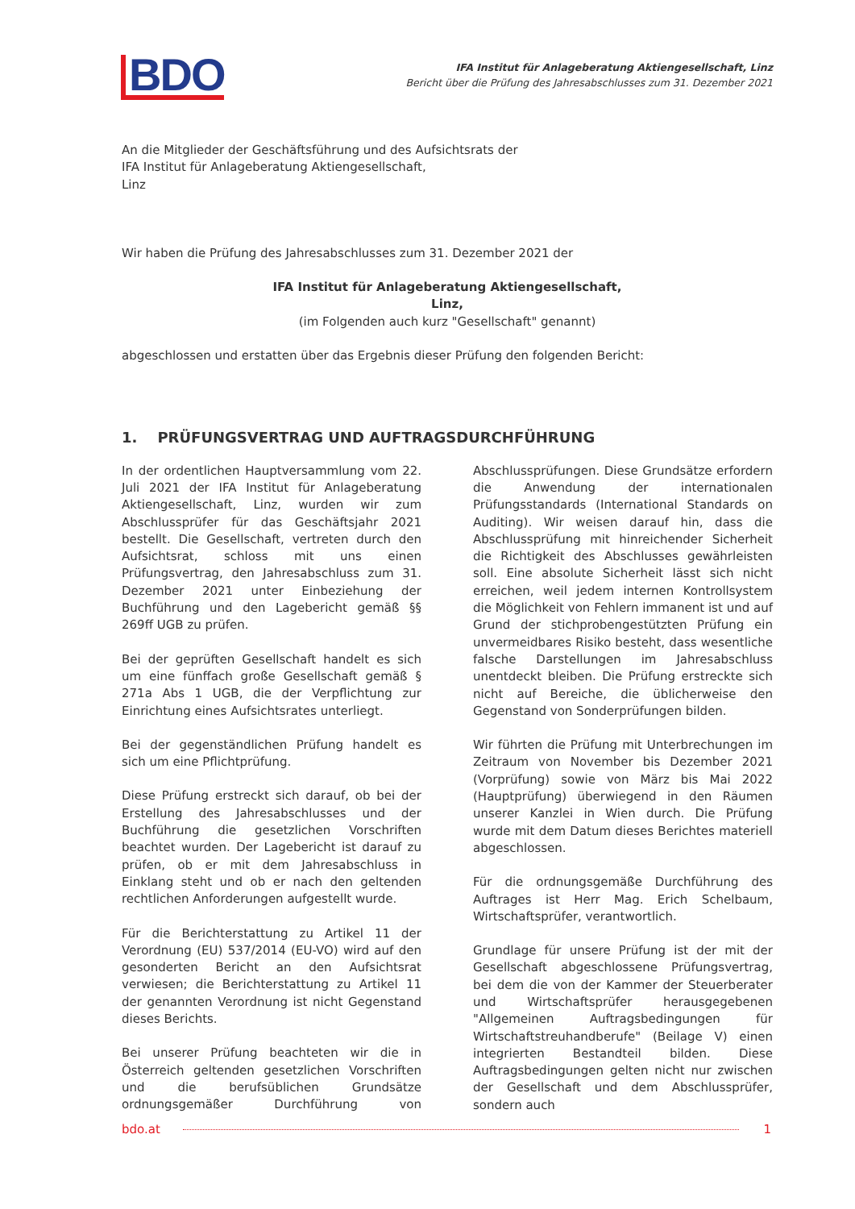BDO
IFA Institut für Anlageberatung Aktiengesellschaft, Linz
Bericht über die Prüfung des Jahresabschlusses zum 31. Dezember 2021
An die Mitglieder der Geschäftsführung und des Aufsichtsrats der
IFA Institut für Anlageberatung Aktiengesellschaft,
Linz
Wir haben die Prüfung des Jahresabschlusses zum 31. Dezember 2021 der
IFA Institut für Anlageberatung Aktiengesellschaft,
Linz,
(im Folgenden auch kurz "Gesellschaft" genannt)
abgeschlossen und erstatten über das Ergebnis dieser Prüfung den folgenden Bericht:
1. PRÜFUNGSVERTRAG UND AUFTRAGSDURCHFÜHRUNG
In der ordentlichen Hauptversammlung vom 22. Juli 2021 der IFA Institut für Anlageberatung Aktiengesellschaft, Linz, wurden wir zum Abschlussprüfer für das Geschäftsjahr 2021 bestellt. Die Gesellschaft, vertreten durch den Aufsichtsrat, schloss mit uns einen Prüfungsvertrag, den Jahresabschluss zum 31. Dezember 2021 unter Einbeziehung der Buchführung und den Lagebericht gemäß §§ 269ff UGB zu prüfen.
Bei der geprüften Gesellschaft handelt es sich um eine fünffach große Gesellschaft gemäß § 271a Abs 1 UGB, die der Verpflichtung zur Einrichtung eines Aufsichtsrates unterliegt.
Bei der gegenständlichen Prüfung handelt es sich um eine Pflichtprüfung.
Diese Prüfung erstreckt sich darauf, ob bei der Erstellung des Jahresabschlusses und der Buchführung die gesetzlichen Vorschriften beachtet wurden. Der Lagebericht ist darauf zu prüfen, ob er mit dem Jahresabschluss in Einklang steht und ob er nach den geltenden rechtlichen Anforderungen aufgestellt wurde.
Für die Berichterstattung zu Artikel 11 der Verordnung (EU) 537/2014 (EU-VO) wird auf den gesonderten Bericht an den Aufsichtsrat verwiesen; die Berichterstattung zu Artikel 11 der genannten Verordnung ist nicht Gegenstand dieses Berichts.
Bei unserer Prüfung beachteten wir die in Österreich geltenden gesetzlichen Vorschriften und die berufsüblichen Grundsätze ordnungsgemäßer Durchführung von Abschlussprüfungen. Diese Grundsätze erfordern die Anwendung der internationalen Prüfungsstandards (International Standards on Auditing). Wir weisen darauf hin, dass die Abschlussprüfung mit hinreichender Sicherheit die Richtigkeit des Abschlusses gewährleisten soll. Eine absolute Sicherheit lässt sich nicht erreichen, weil jedem internen Kontrollsystem die Möglichkeit von Fehlern immanent ist und auf Grund der stichprobengestützten Prüfung ein unvermeidbares Risiko besteht, dass wesentliche falsche Darstellungen im Jahresabschluss unentdeckt bleiben. Die Prüfung erstreckte sich nicht auf Bereiche, die üblicherweise den Gegenstand von Sonderprüfungen bilden.
Wir führten die Prüfung mit Unterbrechungen im Zeitraum von November bis Dezember 2021 (Vorprüfung) sowie von März bis Mai 2022 (Hauptprüfung) überwiegend in den Räumen unserer Kanzlei in Wien durch. Die Prüfung wurde mit dem Datum dieses Berichtes materiell abgeschlossen.
Für die ordnungsgemäße Durchführung des Auftrages ist Herr Mag. Erich Schelbaum, Wirtschaftsprüfer, verantwortlich.
Grundlage für unsere Prüfung ist der mit der Gesellschaft abgeschlossene Prüfungsvertrag, bei dem die von der Kammer der Steuerberater und Wirtschaftsprüfer herausgegebenen "Allgemeinen Auftragsbedingungen für Wirtschaftstreuhandberufe" (Beilage V) einen integrierten Bestandteil bilden. Diese Auftragsbedingungen gelten nicht nur zwischen der Gesellschaft und dem Abschlussprüfer, sondern auch
bdo.at 1